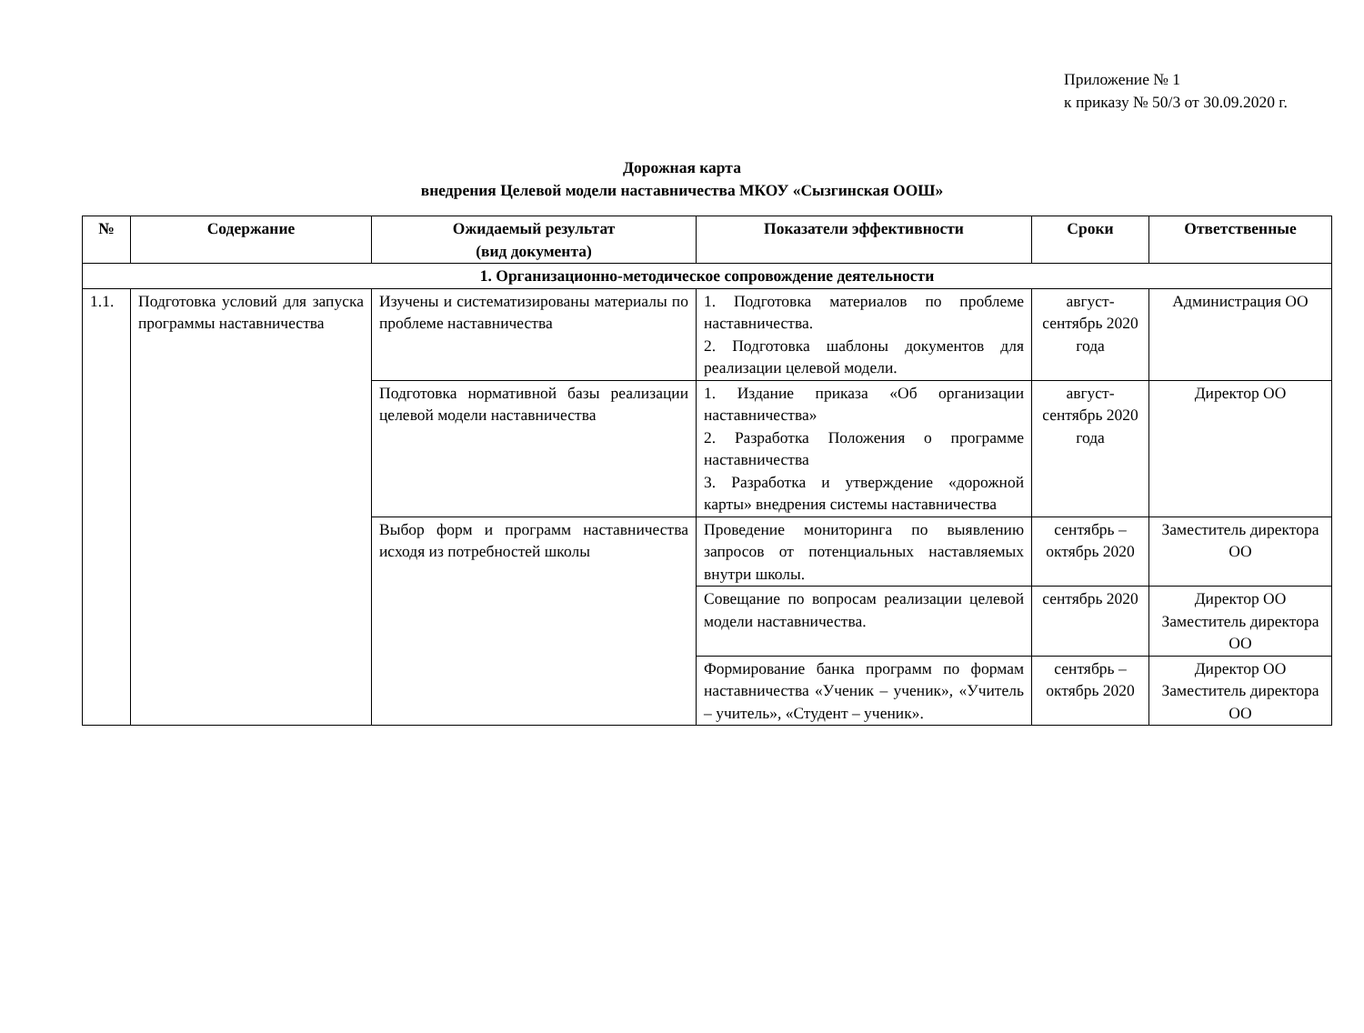Приложение № 1
к приказу № 50/3 от 30.09.2020 г.
Дорожная карта
внедрения Целевой модели наставничества МКОУ «Сызгинская ООШ»
| № | Содержание | Ожидаемый результат (вид документа) | Показатели эффективности | Сроки | Ответственные |
| --- | --- | --- | --- | --- | --- |
| 1. Организационно-методическое сопровождение деятельности | | | | | |
| 1.1. | Подготовка условий для запуска программы наставничества | Изучены и систематизированы материалы по проблеме наставничества | 1. Подготовка материалов по проблеме наставничества. 2. Подготовка шаблоны документов для реализации целевой модели. | август-сентябрь 2020 года | Администрация ОО |
| | | Подготовка нормативной базы реализации целевой модели наставничества | 1. Издание приказа «Об организации наставничества» 2. Разработка Положения о программе наставничества 3. Разработка и утверждение «дорожной карты» внедрения системы наставничества | август-сентябрь 2020 года | Директор ОО |
| | | Выбор форм и программ наставничества исходя из потребностей школы | Проведение мониторинга по выявлению запросов от потенциальных наставляемых внутри школы. | сентябрь – октябрь 2020 | Заместитель директора ОО |
| | | | Совещание по вопросам реализации целевой модели наставничества. | сентябрь 2020 | Директор ОО Заместитель директора ОО |
| | | | Формирование банка программ по формам наставничества «Ученик – ученик», «Учитель – учитель», «Студент – ученик». | сентябрь – октябрь 2020 | Директор ОО Заместитель директора ОО |